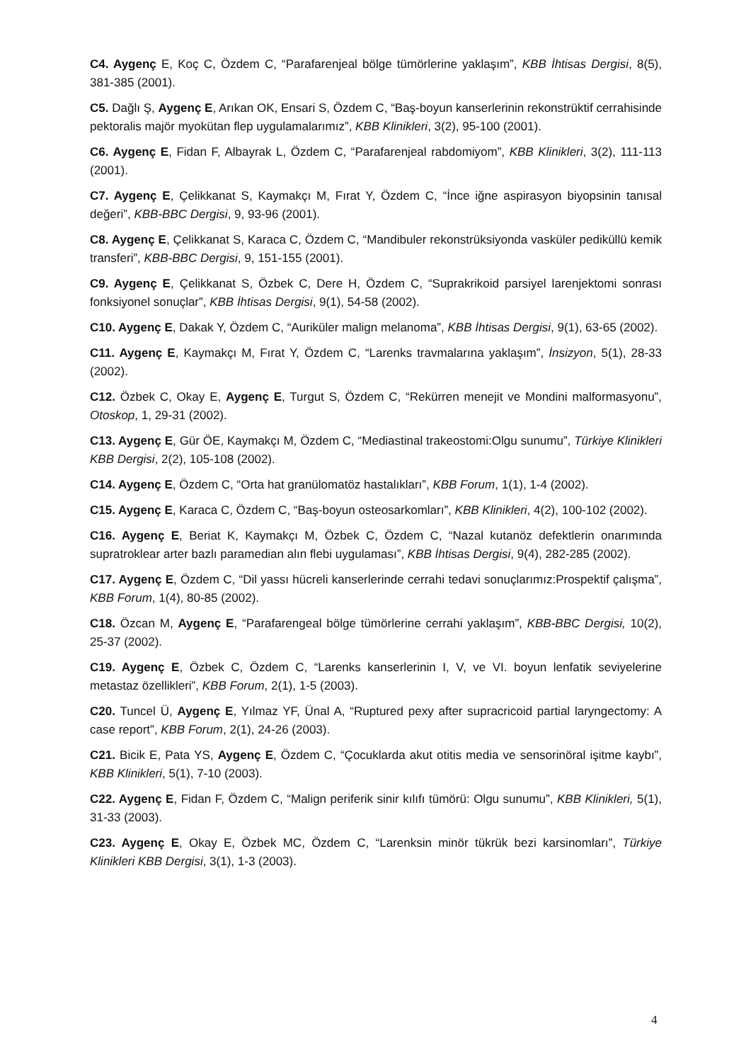C4. Aygenç E, Koç C, Özdem C, “Parafarenjeal bölge tümörlerine yaklaşım”, KBB İhtisas Dergisi, 8(5), 381-385 (2001).
C5. Dağlı Ş, Aygenç E, Arıkan OK, Ensari S, Özdem C, “Baş-boyun kanserlerinin rekonstrüktif cerrahisinde pektoralis majör myokütan flep uygulamalarımız”, KBB Klinikleri, 3(2), 95-100 (2001).
C6. Aygenç E, Fidan F, Albayrak L, Özdem C, “Parafarenjeal rabdomiyom”, KBB Klinikleri, 3(2), 111-113 (2001).
C7. Aygenç E, Çelikkanat S, Kaymakçı M, Fırat Y, Özdem C, “İnce iğne aspirasyon biyopsinin tanısal değeri”, KBB-BBC Dergisi, 9, 93-96 (2001).
C8. Aygenç E, Çelikkanat S, Karaca C, Özdem C, “Mandibuler rekonstrüksiyonda vasküler pediküllü kemik transferi”, KBB-BBC Dergisi, 9, 151-155 (2001).
C9. Aygenç E, Çelikkanat S, Özbek C, Dere H, Özdem C, “Suprakrikoid parsiyel larenjektomi sonrası fonksiyonel sonuçlar”, KBB İhtisas Dergisi, 9(1), 54-58 (2002).
C10. Aygenç E, Dakak Y, Özdem C, “Auriküler malign melanoma”, KBB İhtisas Dergisi, 9(1), 63-65 (2002).
C11. Aygenç E, Kaymakçı M, Fırat Y, Özdem C, “Larenks travmalarına yaklaşım”, İnsizyon, 5(1), 28-33 (2002).
C12. Özbek C, Okay E, Aygenç E, Turgut S, Özdem C, “Rekürren menejit ve Mondini malformasyonu”, Otoskop, 1, 29-31 (2002).
C13. Aygenç E, Gür ÖE, Kaymakçı M, Özdem C, “Mediastinal trakeostomi:Olgu sunumu”, Türkiye Klinikleri KBB Dergisi, 2(2), 105-108 (2002).
C14. Aygenç E, Özdem C, “Orta hat granülomatöz hastalıkları”, KBB Forum, 1(1), 1-4 (2002).
C15. Aygenç E, Karaca C, Özdem C, “Baş-boyun osteosarkomları”, KBB Klinikleri, 4(2), 100-102 (2002).
C16. Aygenç E, Beriat K, Kaymakçı M, Özbek C, Özdem C, “Nazal kutanöz defektlerin onarımında supratroklear arter bazlı paramedian alın flebi uygulaması”, KBB İhtisas Dergisi, 9(4), 282-285 (2002).
C17. Aygenç E, Özdem C, “Dil yassı hücreli kanserlerinde cerrahi tedavi sonuçlarımız:Prospektif çalışma”, KBB Forum, 1(4), 80-85 (2002).
C18. Özcan M, Aygenç E, “Parafarengeal bölge tümörlerine cerrahi yaklaşım”, KBB-BBC Dergisi, 10(2), 25-37 (2002).
C19. Aygenç E, Özbek C, Özdem C, “Larenks kanserlerinin I, V, ve VI. boyun lenfatik seviyelerine metastaz özellikleri”, KBB Forum, 2(1), 1-5 (2003).
C20. Tuncel Ü, Aygenç E, Yılmaz YF, Ünal A, “Ruptured pexy after supracricoid partial laryngectomy: A case report”, KBB Forum, 2(1), 24-26 (2003).
C21. Bicik E, Pata YS, Aygenç E, Özdem C, “Çocuklarda akut otitis media ve sensorinöral işitme kaybı”, KBB Klinikleri, 5(1), 7-10 (2003).
C22. Aygenç E, Fidan F, Özdem C, “Malign periferik sinir kılıfı tümörü: Olgu sunumu”, KBB Klinikleri, 5(1), 31-33 (2003).
C23. Aygenç E, Okay E, Özbek MC, Özdem C, “Larenksin minör tükrük bezi karsinomları”, Türkiye Klinikleri KBB Dergisi, 3(1), 1-3 (2003).
4